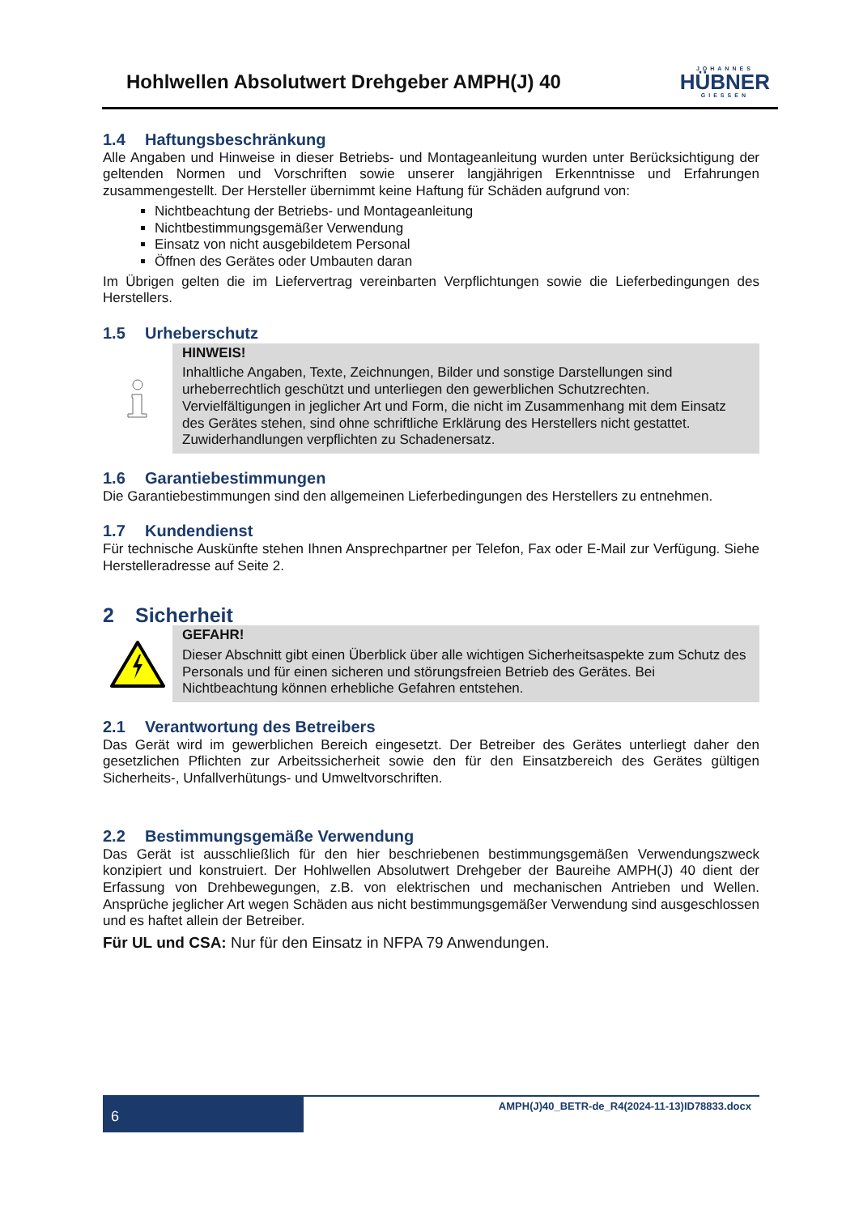Hohlwellen Absolutwert Drehgeber AMPH(J) 40
JOHANNES
HÜBNER
GIESSEN
1.4 Haftungsbeschränkung
Alle Angaben und Hinweise in dieser Betriebs- und Montageanleitung wurden unter Berücksichtigung der geltenden Normen und Vorschriften sowie unserer langjährigen Erkenntnisse und Erfahrungen zusammengestellt. Der Hersteller übernimmt keine Haftung für Schäden aufgrund von:
Nichtbeachtung der Betriebs- und Montageanleitung
Nichtbestimmungsgemäßer Verwendung
Einsatz von nicht ausgebildetem Personal
Öffnen des Gerätes oder Umbauten daran
Im Übrigen gelten die im Liefervertrag vereinbarten Verpflichtungen sowie die Lieferbedingungen des Herstellers.
1.5 Urheberschutz
HINWEIS!
Inhaltliche Angaben, Texte, Zeichnungen, Bilder und sonstige Darstellungen sind urheberrechtlich geschützt und unterliegen den gewerblichen Schutzrechten. Vervielfältigungen in jeglicher Art und Form, die nicht im Zusammenhang mit dem Einsatz des Gerätes stehen, sind ohne schriftliche Erklärung des Herstellers nicht gestattet. Zuwiderhandlungen verpflichten zu Schadenersatz.
1.6 Garantiebestimmungen
Die Garantiebestimmungen sind den allgemeinen Lieferbedingungen des Herstellers zu entnehmen.
1.7 Kundendienst
Für technische Auskünfte stehen Ihnen Ansprechpartner per Telefon, Fax oder E-Mail zur Verfügung. Siehe Herstelleradresse auf Seite 2.
2 Sicherheit
GEFAHR!
Dieser Abschnitt gibt einen Überblick über alle wichtigen Sicherheitsaspekte zum Schutz des Personals und für einen sicheren und störungsfreien Betrieb des Gerätes. Bei Nichtbeachtung können erhebliche Gefahren entstehen.
2.1 Verantwortung des Betreibers
Das Gerät wird im gewerblichen Bereich eingesetzt. Der Betreiber des Gerätes unterliegt daher den gesetzlichen Pflichten zur Arbeitssicherheit sowie den für den Einsatzbereich des Gerätes gültigen Sicherheits-, Unfallverhütungs- und Umweltvorschriften.
2.2 Bestimmungsgemäße Verwendung
Das Gerät ist ausschließlich für den hier beschriebenen bestimmungsgemäßen Verwendungszweck konzipiert und konstruiert. Der Hohlwellen Absolutwert Drehgeber der Baureihe AMPH(J) 40 dient der Erfassung von Drehbewegungen, z.B. von elektrischen und mechanischen Antrieben und Wellen. Ansprüche jeglicher Art wegen Schäden aus nicht bestimmungsgemäßer Verwendung sind ausgeschlossen und es haftet allein der Betreiber.
Für UL und CSA: Nur für den Einsatz in NFPA 79 Anwendungen.
6
AMPH(J)40_BETR-de_R4(2024-11-13)ID78833.docx